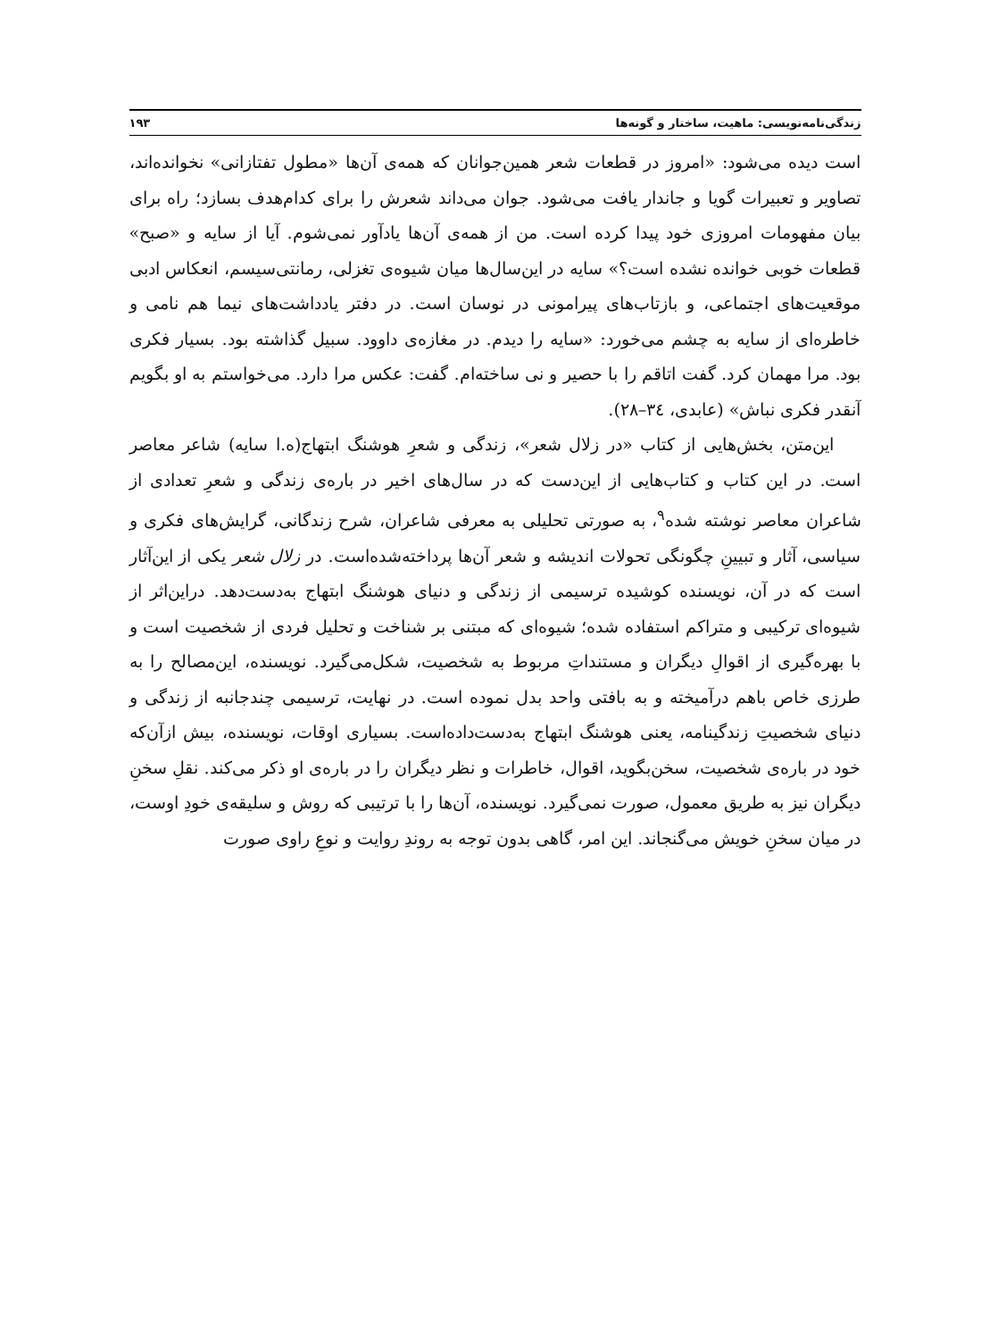زندگی‌نامه‌نویسی: ماهیت، ساختار و گونه‌ها ۱۹۳
است دیده می‌شود: «امروز در قطعات شعر همین‌جوانان که همه‌ی آن‌ها «مطول تفتازانی» نخوانده‌اند، تصاویر و تعبیرات گویا و جاندار یافت می‌شود. جوان می‌داند شعرش را برای کدام‌هدف بسازد؛ راه برای بیان مفهومات امروزی خود پیدا کرده است. من از همه‌ی آن‌ها یادآور نمی‌شوم. آیا از سایه و «صبح» قطعات خوبی خوانده نشده است؟» سایه در این‌سال‌ها میان شیوه‌ی تغزلی، رمانتی‌سیسم، انعکاس ادبی موقعیت‌های اجتماعی، و بازتاب‌های پیرامونی در نوسان است. در دفتر یادداشت‌های نیما هم نامی و خاطره‌ای از سایه به چشم می‌خورد: «سایه را دیدم. در مغازه‌ی داوود. سبیل گذاشته بود. بسیار فکری بود. مرا مهمان کرد. گفت اتاقم را با حصیر و نی ساخته‌ام. گفت: عکس مرا دارد. می‌خواستم به او بگویم آنقدر فکری نباش» (عابدی، ٣٤–٢٨).
این‌متن، بخش‌هایی از کتاب «در زلال شعر»، زندگی و شعرِ هوشنگ ابتهاج(ه.ا سایه) شاعر معاصر است. در این کتاب و کتاب‌هایی از این‌دست که در سال‌های اخیر در باره‌ی زندگی و شعرِ تعدادی از شاعران معاصر نوشته شده<sup>۹</sup>، به صورتی تحلیلی به معرفی شاعران، شرح زندگانی، گرایش‌های فکری و سیاسی، آثار و تبیینِ چگونگی تحولات اندیشه و شعر آن‌ها پرداخته‌شده‌است. در زلال شعر یکی از این‌آثار است که در آن، نویسنده کوشیده ترسیمی از زندگی و دنیای هوشنگ ابتهاج به‌دست‌دهد. دراین‌اثر از شیوه‌ای ترکیبی و متراکم استفاده شده؛ شیوه‌ای که مبتنی بر شناخت و تحلیل فردی از شخصیت است و با بهره‌گیری از اقوالِ دیگران و مستنداتِ مربوط به شخصیت، شکل‌می‌گیرد. نویسنده، این‌مصالح را به طرزی خاص باهم درآمیخته و به بافتی واحد بدل نموده است. در نهایت، ترسیمی چندجانبه از زندگی و دنیای شخصیتِ زندگینامه، یعنی هوشنگ ابتهاج به‌دست‌داده‌است. بسیاری اوقات، نویسنده، بیش ازآن‌که خود در باره‌ی شخصیت، سخن‌بگوید، اقوال، خاطرات و نظر دیگران را در باره‌ی او ذکر می‌کند. نقلِ سخنِ دیگران نیز به طریق معمول، صورت نمی‌گیرد. نویسنده، آن‌ها را با ترتیبی که روش و سلیقه‌ی خودِ اوست، در میان سخنِ خویش می‌گنجاند. این امر، گاهی بدون توجه به روندِ روایت و نوعِ راوی صورت